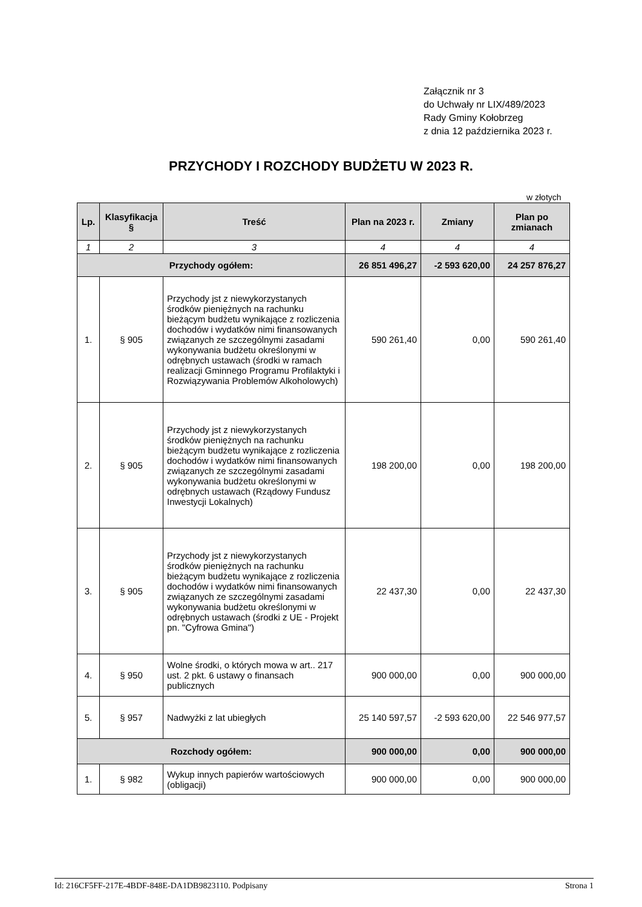Załącznik nr 3
do Uchwały nr LIX/489/2023
Rady Gminy Kołobrzeg
z dnia 12 października 2023 r.
PRZYCHODY I ROZCHODY BUDŻETU W 2023 R.
w złotych
| Lp. | Klasyfikacja § | Treść | Plan na 2023 r. | Zmiany | Plan po zmianach |
| --- | --- | --- | --- | --- | --- |
| 1 | 2 | 3 | 4 | 4 | 4 |
| Przychody ogółem: | | | 26 851 496,27 | -2 593 620,00 | 24 257 876,27 |
| 1. | § 905 | Przychody jst z niewykorzystanych środków pieniężnych na rachunku bieżącym budżetu wynikające z rozliczenia dochodów i wydatków nimi finansowanych związanych ze szczególnymi zasadami wykonywania budżetu określonymi w odrębnych ustawach (środki w ramach realizacji Gminnego Programu Profilaktyki i Rozwiązywania Problemów Alkoholowych) | 590 261,40 | 0,00 | 590 261,40 |
| 2. | § 905 | Przychody jst z niewykorzystanych środków pieniężnych na rachunku bieżącym budżetu wynikające z rozliczenia dochodów i wydatków nimi finansowanych związanych ze szczególnymi zasadami wykonywania budżetu określonymi w odrębnych ustawach (Rządowy Fundusz Inwestycji Lokalnych) | 198 200,00 | 0,00 | 198 200,00 |
| 3. | § 905 | Przychody jst z niewykorzystanych środków pieniężnych na rachunku bieżącym budżetu wynikające z rozliczenia dochodów i wydatków nimi finansowanych związanych ze szczególnymi zasadami wykonywania budżetu określonymi w odrębnych ustawach (środki z UE - Projekt pn. "Cyfrowa Gmina") | 22 437,30 | 0,00 | 22 437,30 |
| 4. | § 950 | Wolne środki, o których mowa w art.. 217 ust. 2 pkt. 6 ustawy o finansach publicznych | 900 000,00 | 0,00 | 900 000,00 |
| 5. | § 957 | Nadwyżki z lat ubiegłych | 25 140 597,57 | -2 593 620,00 | 22 546 977,57 |
| Rozchody ogółem: | | | 900 000,00 | 0,00 | 900 000,00 |
| 1. | § 982 | Wykup innych papierów wartościowych (obligacji) | 900 000,00 | 0,00 | 900 000,00 |
Id: 216CF5FF-217E-4BDF-848E-DA1DB9823110. Podpisany Strona 1